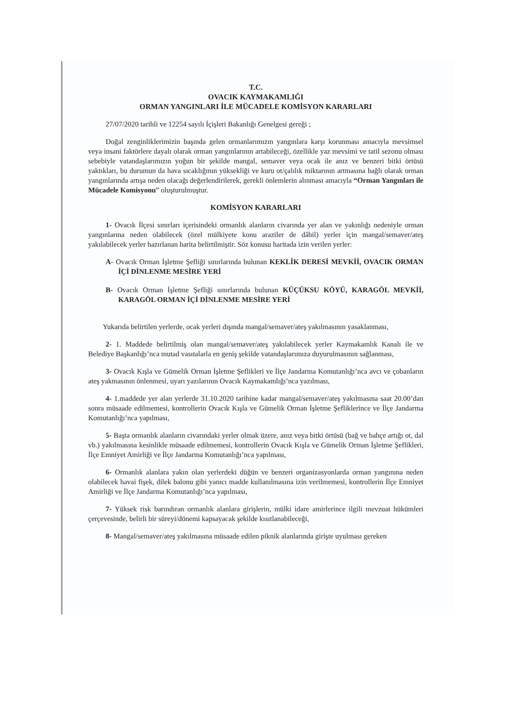T.C.
OVACIK KAYMAKAMLIĞI
ORMAN YANGINLARI İLE MÜCADELE KOMİSYON KARARLARI
27/07/2020 tarihli ve 12254 sayılı İçişleri Bakanlığı Genelgesi gereği ;
Doğal zenginliklerimizin başında gelen ormanlarımızın yangınlara karşı korunması amacıyla mevsimsel veya insani faktörlere dayalı olarak orman yangınlarının artabileceği, özellikle yaz mevsimi ve tatil sezonu olması sebebiyle vatandaşlarımızın yoğun bir şekilde mangal, semaver veya ocak ile anız ve benzeri bitki örtüsü yaktıkları, bu durumun da hava sıcaklığının yüksekliği ve kuru ot/çalılık miktarının artmasına bağlı olarak orman yangınlarında artışa neden olacağı değerlendirilerek, gerekli önlemlerin alınması amacıyla “Orman Yangınları ile Mücadele Komisyonu” oluşturulmuştur.
KOMİSYON KARARLARI
1- Ovacık İlçesi sınırları içerisindeki ormanlık alanların civarında yer alan ve yakınlığı nedeniyle orman yangınlarına neden olabilecek (özel mülkiyete konu araziler de dâhil) yerler için mangal/semaver/ateş yakılabilecek yerler hazırlanan harita belirtilmiştir. Söz konusu haritada izin verilen yerler:
A- Ovacık Orman İşletme Şefliği sınırlarında bulunan KEKLİK DERESİ MEVKİİ, OVACIK ORMAN İÇİ DİNLENME MESİRE YERİ
B- Ovacık Orman İşletme Şefliği sınırlarında bulunan KÜÇÜKSU KÖYÜ, KARAGÖL MEVKİİ, KARAGÖL ORMAN İÇİ DİNLENME MESİRE YERİ
Yukarıda belirtilen yerlerde, ocak yerleri dışında mangal/semaver/ateş yakılmasının yasaklanması,
2- 1. Maddede belirtilmiş olan mangal/semaver/ateş yakılabilecek yerler Kaymakamlık Kanalı ile ve Belediye Başkanlığı’nca mutad vasıtalarla en geniş şekilde vatandaşlarımıza duyurulmasının sağlanması,
3- Ovacık Kışla ve Gümelik Orman İşletme Şeflikleri ve İlçe Jandarma Komutanlığı’nca avcı ve çobanların ateş yakmasının önlenmesi, uyarı yazılarının Ovacık Kaymakamlığı’nca yazılması,
4- 1.maddede yer alan yerlerde 31.10.2020 tarihine kadar mangal/semaver/ateş yakılmasına saat 20.00’dan sonra müsaade edilmemesi, kontrollerin Ovacık Kışla ve Gümelik Orman İşletme Şefliklerince ve İlçe Jandarma Komutanlığı’nca yapılması,
5- Başta ormanlık alanların civarındaki yerler olmak üzere, anız veya bitki örtüsü (bağ ve bahçe artığı ot, dal vb.) yakılmasına kesinlikle müsaade edilmemesi, kontrollerin Ovacık Kışla ve Gümelik Orman İşletme Şeflikleri, İlçe Emniyet Amirliği ve İlçe Jandarma Komutanlığı’nca yapılması,
6- Ormanlık alanlara yakın olan yerlerdeki düğün ve benzeri organizasyonlarda orman yangınına neden olabilecek havai fişek, dilek balonu gibi yanıcı madde kullanılmasına izin verilmemesi, kontrollerin İlçe Emniyet Amirliği ve İlçe Jandarma Komutanlığı’nca yapılması,
7- Yüksek risk barındıran ormanlık alanlara girişlerin, mülki idare amirlerince ilgili mevzuat hükümleri çerçevesinde, belirli bir süreyi/dönemi kapsayacak şekilde kısıtlanabileceği,
8- Mangal/semaver/ateş yakılmasına müsaade edilen piknik alanlarında girişte uyulması gereken